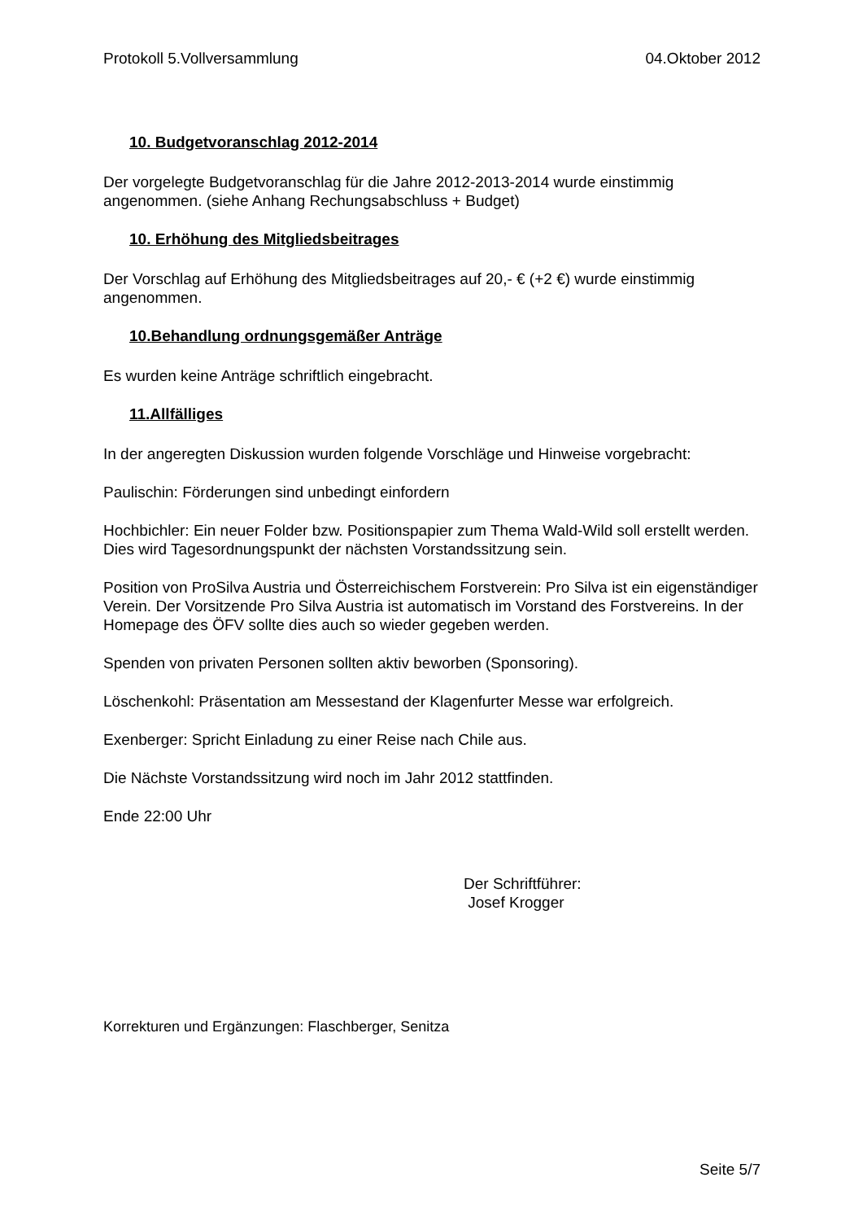Protokoll 5.Vollversammlung 04.Oktober 2012
10. Budgetvoranschlag 2012-2014
Der vorgelegte Budgetvoranschlag für die Jahre 2012-2013-2014 wurde einstimmig angenommen. (siehe Anhang Rechungsabschluss + Budget)
10. Erhöhung des Mitgliedsbeitrages
Der Vorschlag auf Erhöhung des Mitgliedsbeitrages auf 20,- € (+2 €) wurde einstimmig angenommen.
10.Behandlung ordnungsgemäßer Anträge
Es wurden keine Anträge schriftlich eingebracht.
11.Allfälliges
In der angeregten Diskussion wurden folgende Vorschläge und Hinweise vorgebracht:
Paulischin: Förderungen sind unbedingt einfordern
Hochbichler: Ein neuer Folder bzw. Positionspapier zum Thema Wald-Wild soll erstellt werden. Dies wird Tagesordnungspunkt der nächsten Vorstandssitzung sein.
Position von ProSilva Austria und Österreichischem Forstverein: Pro Silva ist ein eigenständiger Verein. Der Vorsitzende Pro Silva Austria ist automatisch im Vorstand des Forstvereins. In der Homepage des ÖFV sollte dies auch so wieder gegeben werden.
Spenden von privaten Personen sollten aktiv beworben (Sponsoring).
Löschenkohl: Präsentation am Messestand der Klagenfurter Messe war erfolgreich.
Exenberger: Spricht Einladung zu einer Reise nach Chile aus.
Die Nächste Vorstandssitzung wird noch im Jahr 2012 stattfinden.
Ende 22:00 Uhr
Der Schriftführer:
Josef Krogger
Korrekturen und Ergänzungen: Flaschberger, Senitza
Seite 5/7